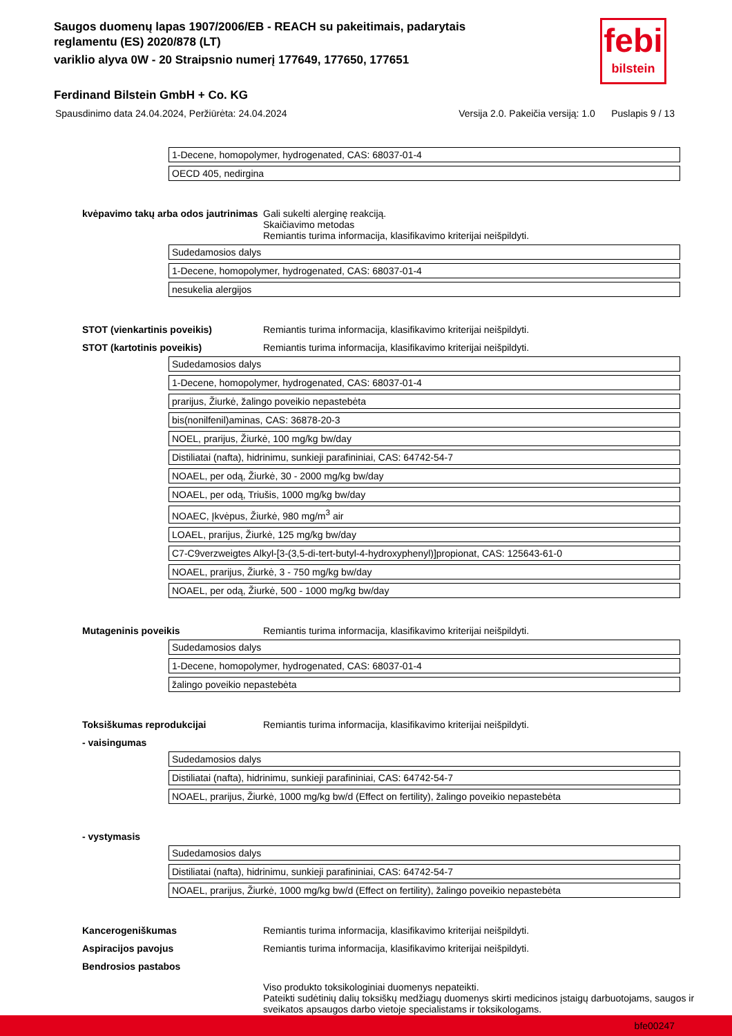Saugos duomenų lapas 1907/2006/EB - REACH su pakeitimais, padarytais reglamentu (ES) 2020/878 (LT)
variklio alyva 0W - 20 Straipsnio numerį 177649, 177650, 177651
Ferdinand Bilstein GmbH + Co. KG
febi
bilstein
Spausdinimo data 24.04.2024, Peržiūrėta: 24.04.2024 Versija 2.0. Pakeičia versiją: 1.0 Puslapis 9 / 13
| 1-Decene, homopolymer, hydrogenated, CAS: 68037-01-4 |
| OECD 405, nedirgina |
kvėpavimo takų arba odos jautrinimas
Gali sukelti alerginę reakciją.
Skaičiavimo metodas
Remiantis turima informacija, klasifikavimo kriterijai neišpildyti.
| Sudedamosios dalys |
| 1-Decene, homopolymer, hydrogenated, CAS: 68037-01-4 |
| nesukelia alergijos |
STOT (vienkartinis poveikis) Remiantis turima informacija, klasifikavimo kriterijai neišpildyti.
STOT (kartotinis poveikis) Remiantis turima informacija, klasifikavimo kriterijai neišpildyti.
| Sudedamosios dalys |
| 1-Decene, homopolymer, hydrogenated, CAS: 68037-01-4 |
| prarijus, Žiurkė, žalingo poveikio nepastebėta |
| bis(nonilfenil)aminas, CAS: 36878-20-3 |
| NOEL, prarijus, Žiurkė, 100 mg/kg bw/day |
| Distiliatai (nafta), hidrinimu, sunkieji parafininiai, CAS: 64742-54-7 |
| NOAEL, per odą, Žiurkė, 30 - 2000 mg/kg bw/day |
| NOAEL, per odą, Triušis, 1000 mg/kg bw/day |
| NOAEC, Įkvėpus, Žiurkė, 980 mg/m<sup>3</sup> air |
| LOAEL, prarijus, Žiurkė, 125 mg/kg bw/day |
| C7-C9verzweigtes Alkyl-[3-(3,5-di-tert-butyl-4-hydroxyphenyl)]propionat, CAS: 125643-61-0 |
| NOAEL, prarijus, Žiurkė, 3 - 750 mg/kg bw/day |
| NOAEL, per odą, Žiurkė, 500 - 1000 mg/kg bw/day |
Mutageninis poveikis Remiantis turima informacija, klasifikavimo kriterijai neišpildyti.
| Sudedamosios dalys |
| 1-Decene, homopolymer, hydrogenated, CAS: 68037-01-4 |
| žalingo poveikio nepastebėta |
Toksiškumas reprodukcijai Remiantis turima informacija, klasifikavimo kriterijai neišpildyti.
- vaisingumas
| Sudedamosios dalys |
| Distiliatai (nafta), hidrinimu, sunkieji parafininiai, CAS: 64742-54-7 |
| NOAEL, prarijus, Žiurkė, 1000 mg/kg bw/d (Effect on fertility), žalingo poveikio nepastebėta |
- vystymasis
| Sudedamosios dalys |
| Distiliatai (nafta), hidrinimu, sunkieji parafininiai, CAS: 64742-54-7 |
| NOAEL, prarijus, Žiurkė, 1000 mg/kg bw/d (Effect on fertility), žalingo poveikio nepastebėta |
Kancerogeniškumas Remiantis turima informacija, klasifikavimo kriterijai neišpildyti.
Aspiracijos pavojus Remiantis turima informacija, klasifikavimo kriterijai neišpildyti.
Bendrosios pastabos
Viso produkto toksikologiniai duomenys nepateikti.
Pateikti sudėtinių dalių toksiškų medžiagų duomenys skirti medicinos įstaigų darbuotojams, saugos ir sveikatos apsaugos darbo vietoje specialistams ir toksikologams.
bfe00247